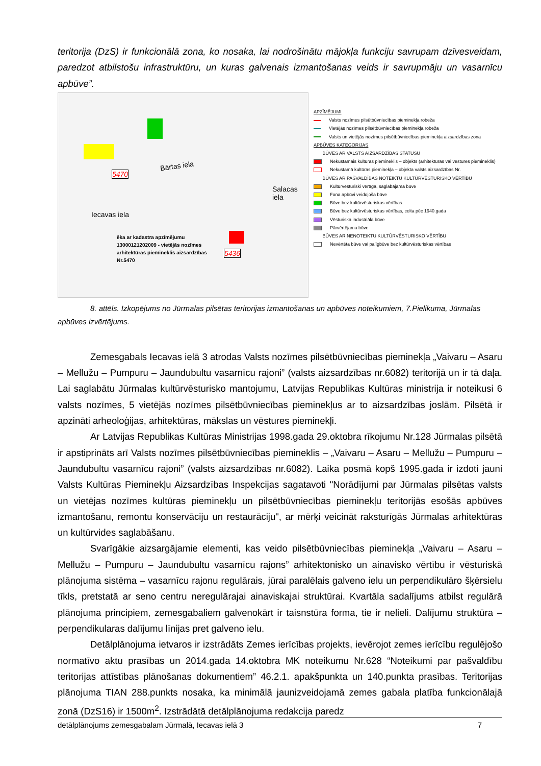teritorija (DzS) ir funkcionālā zona, ko nosaka, lai nodrošinātu mājokļa funkciju savrupam dzīvesveidam, paredzot atbilstošu infrastruktūru, un kuras galvenais izmantošanas veids ir savrupmāju un vasarnīcu apbūve”.
Bārtas iela
5470
5436
ēka ar kadastra apzīmējumu
13000121202009 - vietējās nozīmes
arhitektūras piemineklis aizsardzības
Nr.5470
Iecavas iela
Salacas iela
APZĪMĒJUMI
Valsts nozīmes pilsētbūvniecības pieminekļa robeža
Vietējās nozīmes pilsētbūvniecības pieminekļa robeža
Valsts un vietējās nozīmes pilsētbūvniecības pieminekļa aizsardzības zona
APBŪVES KATEGORIJAS
BŪVES AR VALSTS AIZSARDZĪBAS STATUSU
Nekustamais kultūras piemineklis – objekts (arhitektūras vai vēstures piemineklis)
Nekustamā kultūras pieminekļa – objekta valsts aizsardzības Nr.
BŪVES AR PAŠVALDĪBAS NOTEIKTU KULTŪRVĒSTURISKO VĒRTĪBU
Kultūrvēsturiski vērtīga, saglabājama būve
Fona apbūvi veidojoša būve
Būve bez kultūrvēsturiskas vērtības
Būve bez kultūrvēsturiskas vērtības, celta pēc 1940.gada
Vēsturiska industriāla būve
Pārvērtējama būve
BŪVES AR NENOTEIKTU KULTŪRVĒSTURISKO VĒRTĪBU
Nevērtēta būve vai palīgbūve bez kultūrvēsturiskas vērtības
8. attēls. Izkopējums no Jūrmalas pilsētas teritorijas izmantošanas un apbūves noteikumiem, 7.Pielikuma, Jūrmalas apbūves izvērtējums.
Zemesgabals Iecavas ielā 3 atrodas Valsts nozīmes pilsētbūvniecības pieminekļa „Vaivaru – Asaru – Mellužu – Pumpuru – Jaundubultu vasarnīcu rajoni” (valsts aizsardzības nr.6082) teritorijā un ir tā daļa. Lai saglabātu Jūrmalas kultūrvēsturisko mantojumu, Latvijas Republikas Kultūras ministrija ir noteikusi 6 valsts nozīmes, 5 vietējās nozīmes pilsētbūvniecības pieminekļus ar to aizsardzības joslām. Pilsētā ir apzināti arheoloģijas, arhitektūras, mākslas un vēstures pieminekļi.
Ar Latvijas Republikas Kultūras Ministrijas 1998.gada 29.oktobra rīkojumu Nr.128 Jūrmalas pilsētā ir apstiprināts arī Valsts nozīmes pilsētbūvniecības piemineklis – „Vaivaru – Asaru – Mellužu – Pumpuru – Jaundubultu vasarnīcu rajoni” (valsts aizsardzības nr.6082). Laika posmā kopš 1995.gada ir izdoti jauni Valsts Kultūras Pieminekļu Aizsardzības Inspekcijas sagatavoti "Norādījumi par Jūrmalas pilsētas valsts un vietējas nozīmes kultūras pieminekļu un pilsētbūvniecības pieminekļu teritorijās esošās apbūves izmantošanu, remontu konservāciju un restaurāciju", ar mērķi veicināt raksturīgās Jūrmalas arhitektūras un kultūrvides saglabāšanu.
Svarīgākie aizsargājamie elementi, kas veido pilsētbūvniecības pieminekļa „Vaivaru – Asaru – Mellužu – Pumpuru – Jaundubultu vasarnīcu rajons” arhitektonisko un ainavisko vērtību ir vēsturiskā plānojuma sistēma – vasarnīcu rajonu regulārais, jūrai paralēlais galveno ielu un perpendikulāro šķērsielu tīkls, pretstatā ar seno centru neregulārajai ainaviskajai struktūrai. Kvartāla sadalījums atbilst regulārā plānojuma principiem, zemesgabaliem galvenokārt ir taisnstūra forma, tie ir nelieli. Dalījumu struktūra – perpendikularas dalījumu līnijas pret galveno ielu.
Detālplānojuma ietvaros ir izstrādāts Zemes ierīcības projekts, ievērojot zemes ierīcību regulējošo normatīvo aktu prasības un 2014.gada 14.oktobra MK noteikumu Nr.628 “Noteikumi par pašvaldību teritorijas attīstības plānošanas dokumentiem” 46.2.1. apakšpunkta un 140.punkta prasības. Teritorijas plānojuma TIAN 288.punkts nosaka, ka minimālā jaunizveidojamā zemes gabala platība funkcionālajā zonā (DzS16) ir 1500m<sup>2</sup>. Izstrādātā detālplānojuma redakcija paredz
detālplānojums zemesgabalam Jūrmalā, Iecavas ielā 3 7